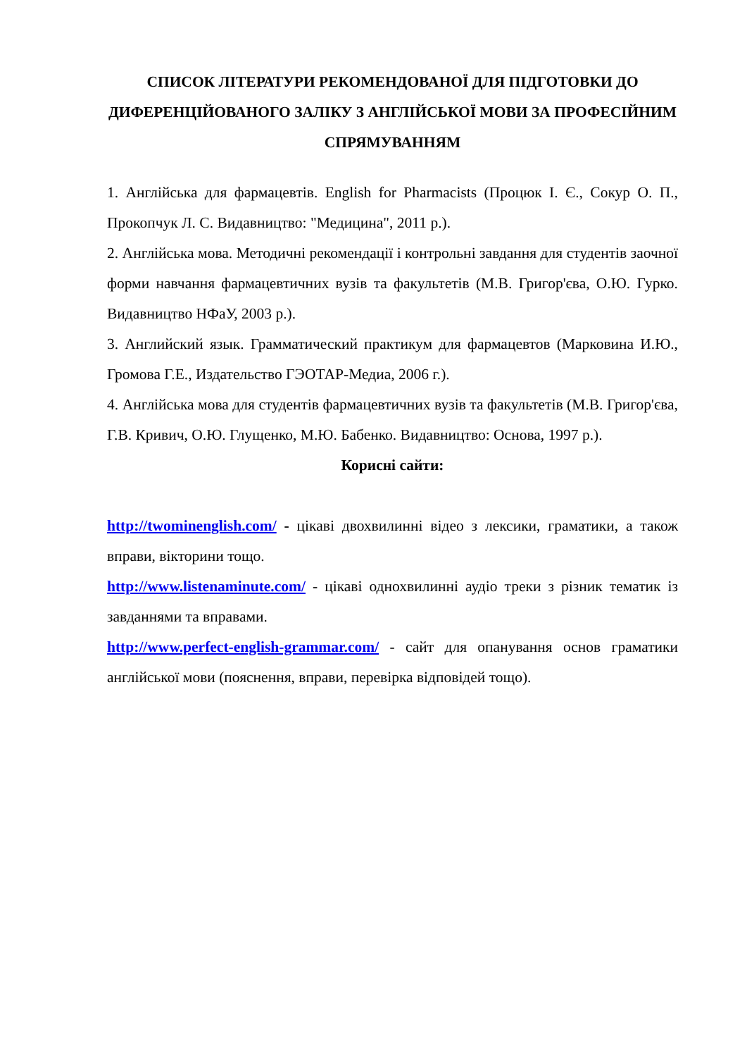СПИСОК ЛІТЕРАТУРИ РЕКОМЕНДОВАНОЇ ДЛЯ ПІДГОТОВКИ ДО ДИФЕРЕНЦІЙОВАНОГО ЗАЛІКУ З АНГЛІЙСЬКОЇ МОВИ ЗА ПРОФЕСІЙНИМ СПРЯМУВАННЯМ
1. Англійська для фармацевтів. English for Pharmacists (Процюк І. Є., Сокур О. П., Прокопчук Л. С. Видавництво: "Медицина", 2011 р.).
2. Англійська мова. Методичні рекомендації і контрольні завдання для студентів заочної форми навчання фармацевтичних вузів та факультетів (М.В. Григор'єва, О.Ю. Гурко. Видавництво НФаУ, 2003 р.).
3. Английский язык. Грамматический практикум для фармацевтов (Марковина И.Ю., Громова Г.Е., Издательство ГЭОТАР-Медиа, 2006 г.).
4. Англійська мова для студентів фармацевтичних вузів та факультетів (М.В. Григор'єва, Г.В. Кривич, О.Ю. Глущенко, М.Ю. Бабенко. Видавництво: Основа, 1997 р.).
Корисні сайти:
http://twominenglish.com/ - цікаві двохвилинні відео з лексики, граматики, а також вправи, вікторини тощо.
http://www.listenaminute.com/ - цікаві однохвилинні аудіо треки з різник тематик із завданнями та вправами.
http://www.perfect-english-grammar.com/ - сайт для опанування основ граматики англійської мови (пояснення, вправи, перевірка відповідей тощо).